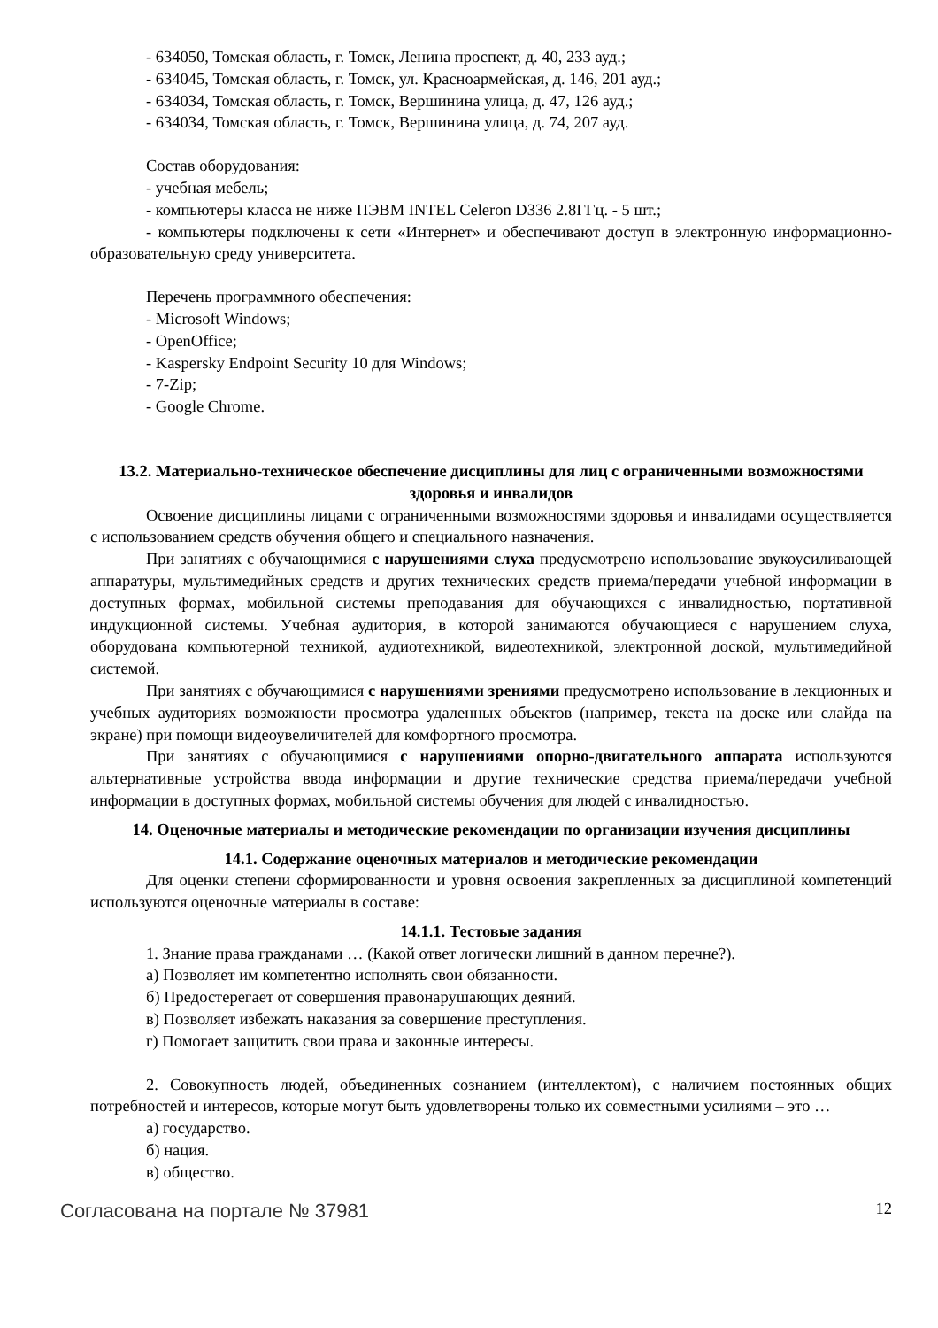- 634050, Томская область, г. Томск, Ленина проспект, д. 40, 233 ауд.;
- 634045, Томская область, г. Томск, ул. Красноармейская, д. 146, 201 ауд.;
- 634034, Томская область, г. Томск, Вершинина улица, д. 47, 126 ауд.;
- 634034, Томская область, г. Томск, Вершинина улица, д. 74, 207 ауд.
Состав оборудования:
- учебная мебель;
- компьютеры класса не ниже ПЭВМ INTEL Celeron D336 2.8ГГц. - 5 шт.;
- компьютеры подключены к сети «Интернет» и обеспечивают доступ в электронную информационно-образовательную среду университета.
Перечень программного обеспечения:
- Microsoft Windows;
- OpenOffice;
- Kaspersky Endpoint Security 10 для Windows;
- 7-Zip;
- Google Chrome.
13.2. Материально-техническое обеспечение дисциплины для лиц с ограниченными возможностями здоровья и инвалидов
Освоение дисциплины лицами с ограниченными возможностями здоровья и инвалидами осуществляется с использованием средств обучения общего и специального назначения.
При занятиях с обучающимися с нарушениями слуха предусмотрено использование звукоусиливающей аппаратуры, мультимедийных средств и других технических средств приема/передачи учебной информации в доступных формах, мобильной системы преподавания для обучающихся с инвалидностью, портативной индукционной системы. Учебная аудитория, в которой занимаются обучающиеся с нарушением слуха, оборудована компьютерной техникой, аудиотехникой, видеотехникой, электронной доской, мультимедийной системой.
При занятиях с обучающимися с нарушениями зрениями предусмотрено использование в лекционных и учебных аудиториях возможности просмотра удаленных объектов (например, текста на доске или слайда на экране) при помощи видеоувеличителей для комфортного просмотра.
При занятиях с обучающимися с нарушениями опорно-двигательного аппарата используются альтернативные устройства ввода информации и другие технические средства приема/передачи учебной информации в доступных формах, мобильной системы обучения для людей с инвалидностью.
14. Оценочные материалы и методические рекомендации по организации изучения дисциплины
14.1. Содержание оценочных материалов и методические рекомендации
Для оценки степени сформированности и уровня освоения закрепленных за дисциплиной компетенций используются оценочные материалы в составе:
14.1.1. Тестовые задания
1. Знание права гражданами … (Какой ответ логически лишний в данном перечне?).
а) Позволяет им компетентно исполнять свои обязанности.
б) Предостерегает от совершения правонарушающих деяний.
в) Позволяет избежать наказания за совершение преступления.
г) Помогает защитить свои права и законные интересы.
2. Совокупность людей, объединенных сознанием (интеллектом), с наличием постоянных общих потребностей и интересов, которые могут быть удовлетворены только их совместными усилиями – это …
а) государство.
б) нация.
в) общество.
Согласована на портале № 37981 12